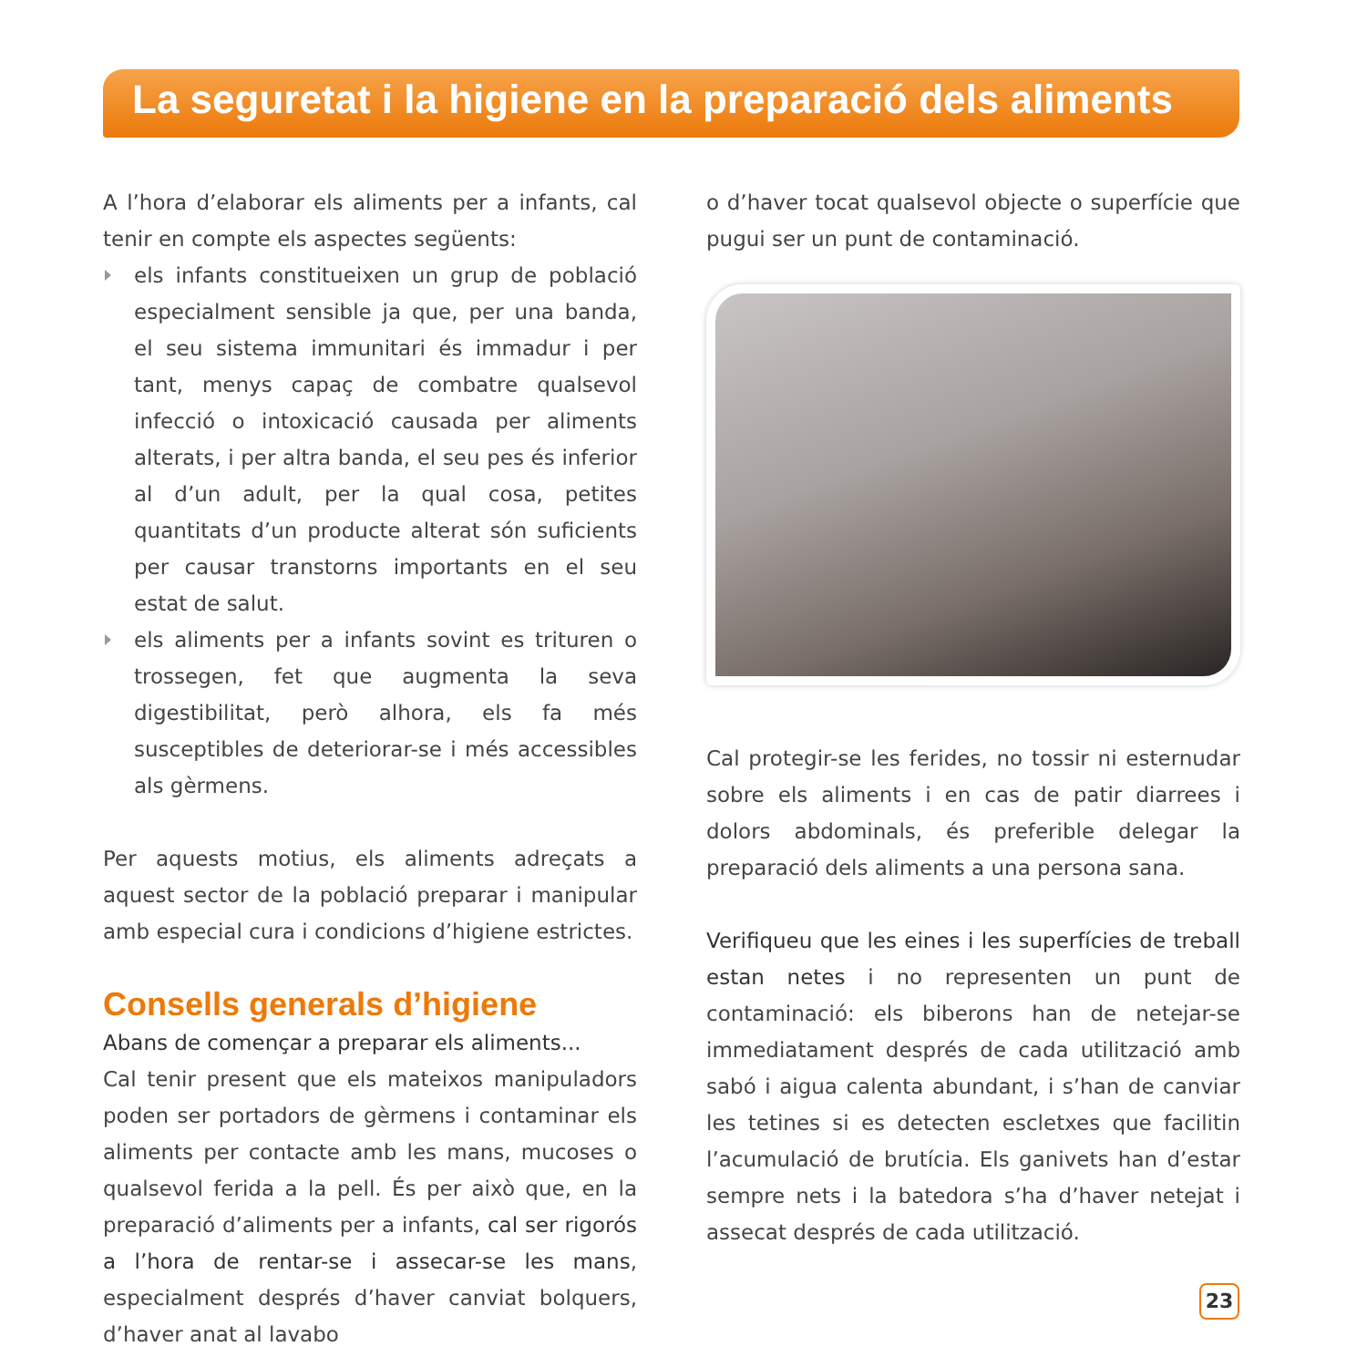La seguretat i la higiene en la preparació dels aliments
A l’hora d’elaborar els aliments per a infants, cal tenir en compte els aspectes següents:
els infants constitueixen un grup de població especialment sensible ja que, per una banda, el seu sistema immunitari és immadur i per tant, menys capaç de combatre qualsevol infecció o intoxicació causada per aliments alterats, i per altra banda, el seu pes és inferior al d’un adult, per la qual cosa, petites quantitats d’un producte alterat són suficients per causar transtorns importants en el seu estat de salut.
els aliments per a infants sovint es trituren o trossegen, fet que augmenta la seva digestibilitat, però alhora, els fa més susceptibles de deteriorar-se i més accessibles als gèrmens.
Per aquests motius, els aliments adreçats a aquest sector de la població preparar i manipular amb especial cura i condicions d’higiene estrictes.
Consells generals d’higiene
Abans de començar a preparar els aliments...
Cal tenir present que els mateixos manipuladors poden ser portadors de gèrmens i contaminar els aliments per contacte amb les mans, mucoses o qualsevol ferida a la pell. És per això que, en la preparació d’aliments per a infants, cal ser rigorós a l’hora de rentar-se i assecar-se les mans, especialment després d’haver canviat bolquers, d’haver anat al lavabo
o d’haver tocat qualsevol objecte o superfície que pugui ser un punt de contaminació.
Cal protegir-se les ferides, no tossir ni esternudar sobre els aliments i en cas de patir diarrees i dolors abdominals, és preferible delegar la preparació dels aliments a una persona sana.
Verifiqueu que les eines i les superfícies de treball estan netes i no representen un punt de contaminació: els biberons han de netejar-se immediatament després de cada utilització amb sabó i aigua calenta abundant, i s’han de canviar les tetines si es detecten escletxes que facilitin l’acumulació de brutícia. Els ganivets han d’estar sempre nets i la batedora s’ha d’haver netejat i assecat després de cada utilització.
23